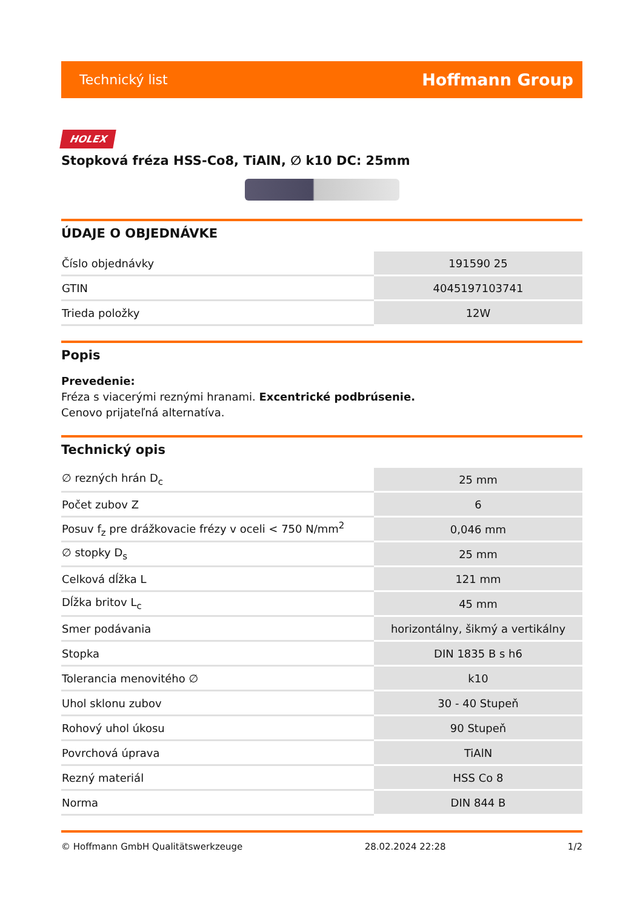Technický list Hoffmann Group
HOLEX
Stopková fréza HSS-Co8, TiAlN, ∅ k10 DC: 25mm
ÚDAJE O OBJEDNÁVKE
| Číslo objednávky | 191590 25 |
| GTIN | 4045197103741 |
| Trieda položky | 12W |
Popis
Prevedenie:
Fréza s viacerými reznými hranami. Excentrické podbrúsenie.
Cenovo prijateľná alternatíva.
Technický opis
| ∅ rezných hrán D<sub>c</sub> | 25 mm |
| Počet zubov Z | 6 |
| Posuv f<sub>z</sub> pre drážkovacie frézy v oceli < 750 N/mm<sup>2</sup> | 0,046 mm |
| ∅ stopky D<sub>s</sub> | 25 mm |
| Celková dĺžka L | 121 mm |
| Dĺžka britov L<sub>c</sub> | 45 mm |
| Smer podávania | horizontálny, šikmý a vertikálny |
| Stopka | DIN 1835 B s h6 |
| Tolerancia menovitého ∅ | k10 |
| Uhol sklonu zubov | 30 - 40 Stupeň |
| Rohový uhol úkosu | 90 Stupeň |
| Povrchová úprava | TiAlN |
| Rezný materiál | HSS Co 8 |
| Norma | DIN 844 B |
© Hoffmann GmbH Qualitätswerkzeuge 28.02.2024 22:28 1/2